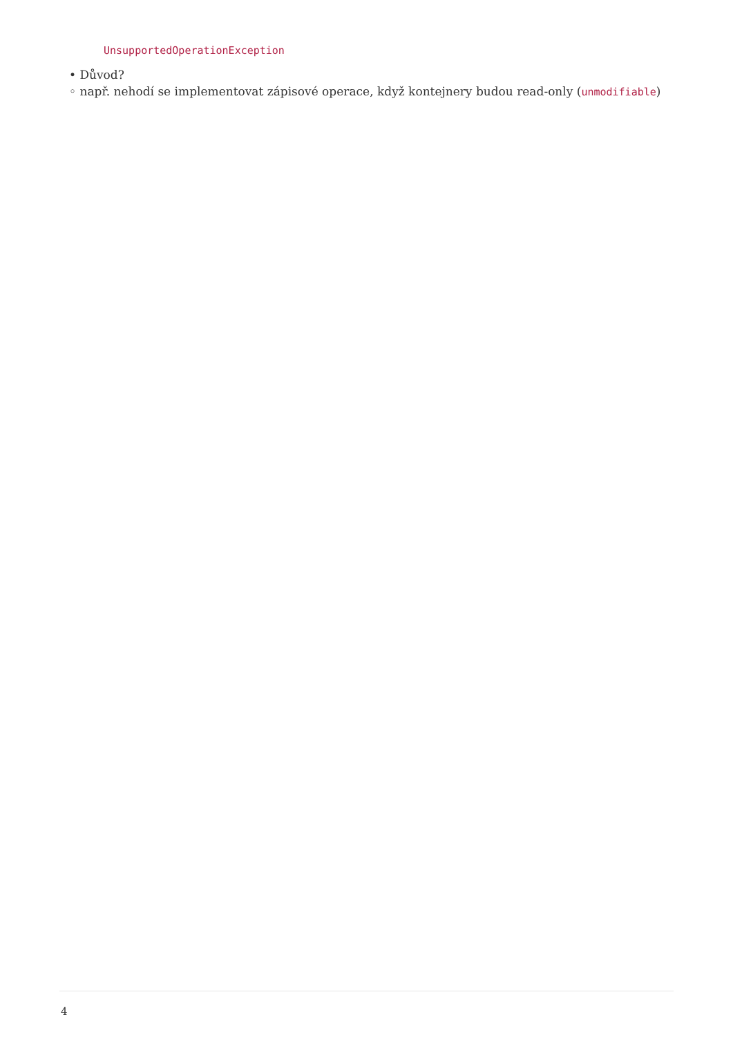UnsupportedOperationException
• Důvod?
◦ např. nehodí se implementovat zápisové operace, když kontejnery budou read-only (unmodifiable)
4